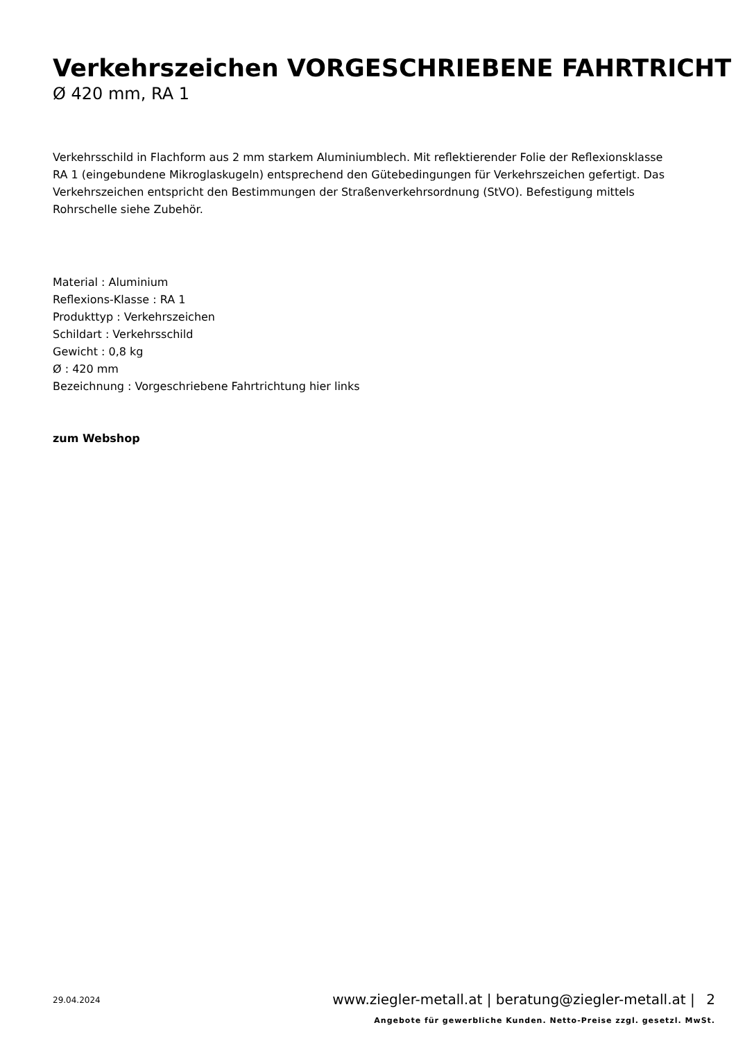Verkehrszeichen VORGESCHRIEBENE FAHRTRICHT
Ø 420 mm, RA 1
Verkehrsschild in Flachform aus 2 mm starkem Aluminiumblech. Mit reflektierender Folie der Reflexionsklasse RA 1 (eingebundene Mikroglaskugeln) entsprechend den Gütebedingungen für Verkehrszeichen gefertigt. Das Verkehrszeichen entspricht den Bestimmungen der Straßenverkehrsordnung (StVO). Befestigung mittels Rohrschelle siehe Zubehör.
Material : Aluminium
Reflexions-Klasse : RA 1
Produkttyp : Verkehrszeichen
Schildart : Verkehrsschild
Gewicht : 0,8 kg
Ø : 420 mm
Bezeichnung : Vorgeschriebene Fahrtrichtung hier links
zum Webshop
29.04.2024
www.ziegler-metall.at | beratung@ziegler-metall.at | 2
Angebote für gewerbliche Kunden. Netto-Preise zzgl. gesetzl. MwSt.